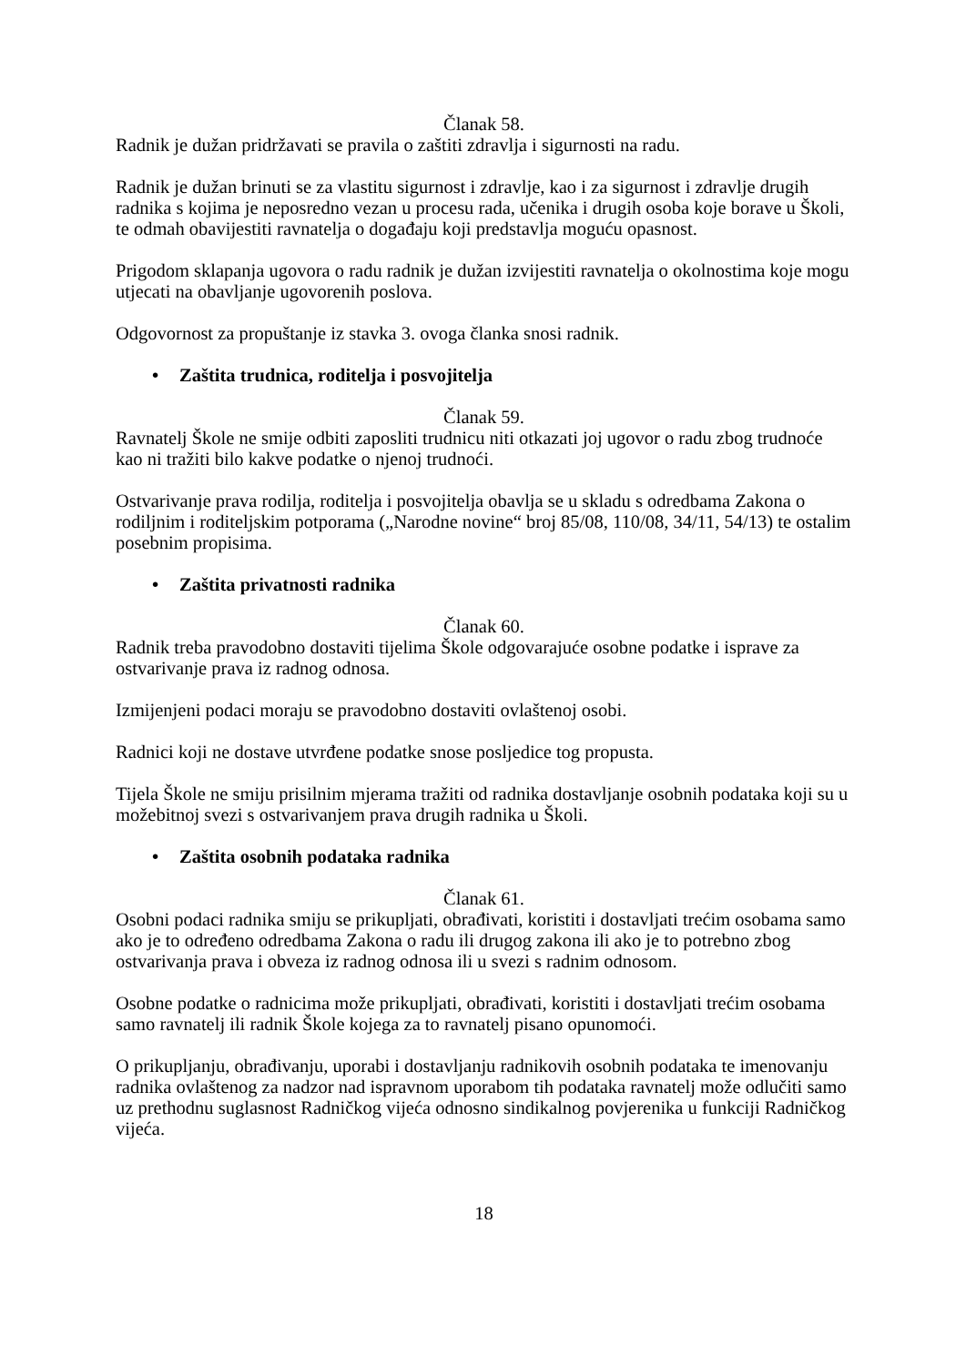Članak 58.
Radnik je dužan pridržavati se pravila o zaštiti zdravlja i sigurnosti na radu.
Radnik je dužan brinuti se za vlastitu sigurnost i zdravlje, kao i za sigurnost i zdravlje drugih radnika s kojima je neposredno vezan u procesu rada, učenika i drugih osoba koje borave u Školi, te odmah obavijestiti ravnatelja o događaju koji predstavlja moguću opasnost.
Prigodom sklapanja ugovora o radu radnik je dužan izvijestiti ravnatelja o okolnostima koje mogu utjecati na obavljanje ugovorenih poslova.
Odgovornost za propuštanje iz stavka 3. ovoga članka snosi radnik.
• Zaštita trudnica, roditelja i posvojitelja
Članak 59.
Ravnatelj Škole ne smije odbiti zaposliti trudnicu niti otkazati joj ugovor o radu zbog trudnoće kao ni tražiti bilo kakve podatke o njenoj trudnoći.
Ostvarivanje prava rodilja, roditelja i posvojitelja obavlja se u skladu s odredbama Zakona o rodiljnim i roditeljskim potporama („Narodne novine“ broj 85/08, 110/08, 34/11, 54/13) te ostalim posebnim propisima.
• Zaštita privatnosti radnika
Članak 60.
Radnik treba pravodobno dostaviti tijelima Škole odgovarajuće osobne podatke i isprave za ostvarivanje prava iz radnog odnosa.
Izmijenjeni podaci moraju se pravodobno dostaviti ovlaštenoj osobi.
Radnici koji ne dostave utvrđene podatke snose posljedice tog propusta.
Tijela Škole ne smiju prisilnim mjerama tražiti od radnika dostavljanje osobnih podataka koji su u možebitnoj svezi s ostvarivanjem prava drugih radnika u Školi.
• Zaštita osobnih podataka radnika
Članak 61.
Osobni podaci radnika smiju se prikupljati, obrađivati, koristiti i dostavljati trećim osobama samo ako je to određeno odredbama Zakona o radu ili drugog zakona ili ako je to potrebno zbog ostvarivanja prava i obveza iz radnog odnosa ili u svezi s radnim odnosom.
Osobne podatke o radnicima može prikupljati, obrađivati, koristiti i dostavljati trećim osobama samo ravnatelj ili radnik Škole kojega za to ravnatelj pisano opunomoći.
O prikupljanju, obrađivanju, uporabi i dostavljanju radnikovih osobnih podataka te imenovanju radnika ovlaštenog za nadzor nad ispravnom uporabom tih podataka ravnatelj može odlučiti samo uz prethodnu suglasnost Radničkog vijeća odnosno sindikalnog povjerenika u funkciji Radničkog vijeća.
18